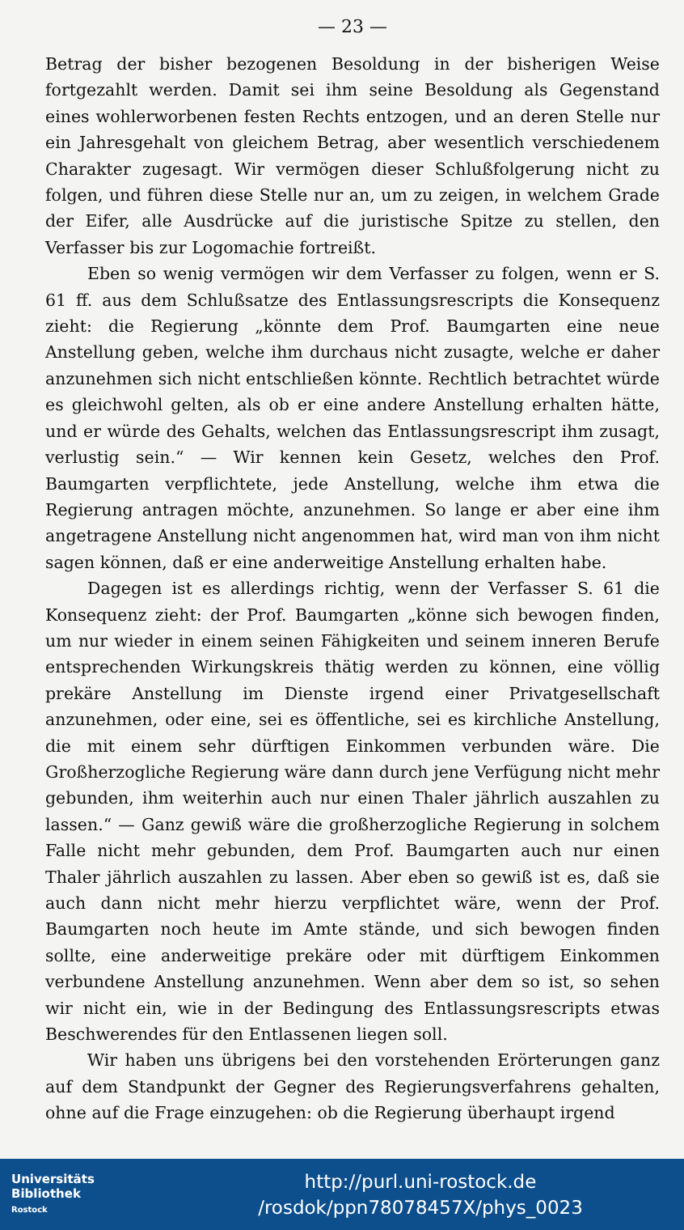— 23 —
Betrag der bisher bezogenen Besoldung in der bisherigen Weise fortgezahlt werden. Damit sei ihm seine Besoldung als Gegenstand eines wohlerworbenen festen Rechts entzogen, und an deren Stelle nur ein Jahresgehalt von gleichem Betrag, aber wesentlich verschiedenem Charakter zugesagt. Wir vermögen dieser Schlußfolgerung nicht zu folgen, und führen diese Stelle nur an, um zu zeigen, in welchem Grade der Eifer, alle Ausdrücke auf die juristische Spitze zu stellen, den Verfasser bis zur Logomachie fortreißt.
Eben so wenig vermögen wir dem Verfasser zu folgen, wenn er S. 61 ff. aus dem Schlußsatze des Entlassungsrescripts die Konsequenz zieht: die Regierung „könnte dem Prof. Baumgarten eine neue Anstellung geben, welche ihm durchaus nicht zusagte, welche er daher anzunehmen sich nicht entschließen könnte. Rechtlich betrachtet würde es gleichwohl gelten, als ob er eine andere Anstellung erhalten hätte, und er würde des Gehalts, welchen das Entlassungsrescript ihm zusagt, verlustig sein.“ — Wir kennen kein Gesetz, welches den Prof. Baumgarten verpflichtete, jede Anstellung, welche ihm etwa die Regierung antragen möchte, anzunehmen. So lange er aber eine ihm angetragene Anstellung nicht angenommen hat, wird man von ihm nicht sagen können, daß er eine anderweitige Anstellung erhalten habe.
Dagegen ist es allerdings richtig, wenn der Verfasser S. 61 die Konsequenz zieht: der Prof. Baumgarten „könne sich bewogen finden, um nur wieder in einem seinen Fähigkeiten und seinem inneren Berufe entsprechenden Wirkungskreis thätig werden zu können, eine völlig prekäre Anstellung im Dienste irgend einer Privatgesellschaft anzunehmen, oder eine, sei es öffentliche, sei es kirchliche Anstellung, die mit einem sehr dürftigen Einkommen verbunden wäre. Die Großherzogliche Regierung wäre dann durch jene Verfügung nicht mehr gebunden, ihm weiterhin auch nur einen Thaler jährlich auszahlen zu lassen.“ — Ganz gewiß wäre die großherzogliche Regierung in solchem Falle nicht mehr gebunden, dem Prof. Baumgarten auch nur einen Thaler jährlich auszahlen zu lassen. Aber eben so gewiß ist es, daß sie auch dann nicht mehr hierzu verpflichtet wäre, wenn der Prof. Baumgarten noch heute im Amte stände, und sich bewogen finden sollte, eine anderweitige prekäre oder mit dürftigem Einkommen verbundene Anstellung anzunehmen. Wenn aber dem so ist, so sehen wir nicht ein, wie in der Bedingung des Entlassungsrescripts etwas Beschwerendes für den Entlassenen liegen soll.
Wir haben uns übrigens bei den vorstehenden Erörterungen ganz auf dem Standpunkt der Gegner des Regierungsverfahrens gehalten, ohne auf die Frage einzugehen: ob die Regierung überhaupt irgend
Universitäts
Bibliothek
Rostock
http://purl.uni-rostock.de
/rosdok/ppn78078457X/phys_0023